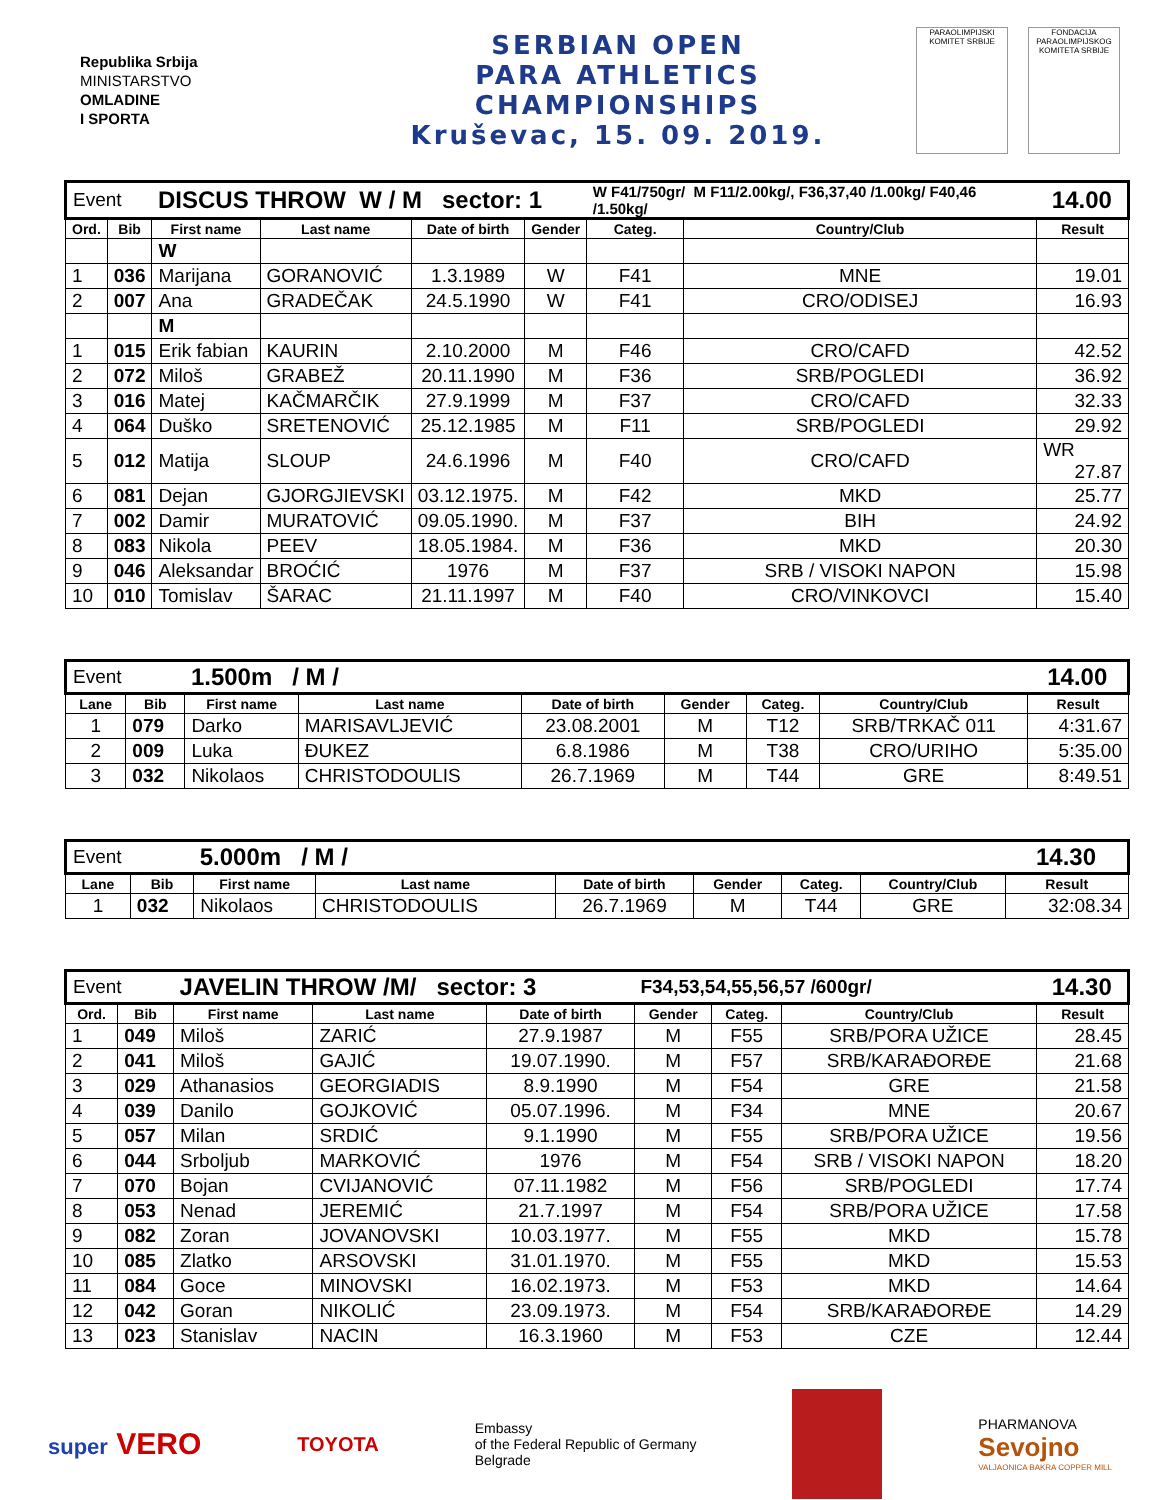Republika Srbija
MINISTARSTVO
OMLADINE
I SPORTA
SERBIAN OPEN
PARA ATHLETICS
CHAMPIONSHIPS
Kruševac, 15. 09. 2019.
PARAOLIMPIJSKI KOMITET SRBIJE
FONDACIJA PARAOLIMPIJSKOG KOMITETA SRBIJE
| Event | | DISCUS THROW W / M sector: 1 | | | | W F41/750gr/ M F11/2.00kg/, F36,37,40 /1.00kg/ F40,46 /1.50kg/ | | | 14.00 |
| Ord. | Bib | First name | Last name | Date of birth | Gender | Categ. | Country/Club | Result | |
| | | W | | | | | | | |
| 1 | 036 | Marijana | GORANOVIĆ | 1.3.1989 | W | F41 | MNE | 19.01 | |
| 2 | 007 | Ana | GRADEČAK | 24.5.1990 | W | F41 | CRO/ODISEJ | 16.93 | |
| | | M | | | | | | | |
| 1 | 015 | Erik fabian | KAURIN | 2.10.2000 | M | F46 | CRO/CAFD | 42.52 | |
| 2 | 072 | Miloš | GRABEŽ | 20.11.1990 | M | F36 | SRB/POGLEDI | 36.92 | |
| 3 | 016 | Matej | KAČMARČIK | 27.9.1999 | M | F37 | CRO/CAFD | 32.33 | |
| 4 | 064 | Duško | SRETENOVIĆ | 25.12.1985 | M | F11 | SRB/POGLEDI | 29.92 | |
| 5 | 012 | Matija | SLOUP | 24.6.1996 | M | F40 | CRO/CAFD | WR 27.87 | |
| 6 | 081 | Dejan | GJORGJIEVSKI | 03.12.1975. | M | F42 | MKD | 25.77 | |
| 7 | 002 | Damir | MURATOVIĆ | 09.05.1990. | M | F37 | BIH | 24.92 | |
| 8 | 083 | Nikola | PEEV | 18.05.1984. | M | F36 | MKD | 20.30 | |
| 9 | 046 | Aleksandar | BROĆIĆ | 1976 | M | F37 | SRB / VISOKI NAPON | 15.98 | |
| 10 | 010 | Tomislav | ŠARAC | 21.11.1997 | M | F40 | CRO/VINKOVCI | 15.40 | |
| Event | | 1.500m / M / | | | | | | 14.00 |
| Lane | Bib | First name | Last name | Date of birth | Gender | Categ. | Country/Club | Result |
| 1 | 079 | Darko | MARISAVLJEVIĆ | 23.08.2001 | M | T12 | SRB/TRKAČ 011 | 4:31.67 |
| 2 | 009 | Luka | ĐUKEZ | 6.8.1986 | M | T38 | CRO/URIHO | 5:35.00 |
| 3 | 032 | Nikolaos | CHRISTODOULIS | 26.7.1969 | M | T44 | GRE | 8:49.51 |
| Event | | 5.000m / M / | | | | | | 14.30 |
| Lane | Bib | First name | Last name | Date of birth | Gender | Categ. | Country/Club | Result |
| 1 | 032 | Nikolaos | CHRISTODOULIS | 26.7.1969 | M | T44 | GRE | 32:08.34 |
| Event | | JAVELIN THROW /M/ sector: 3 | | | F34,53,54,55,56,57 /600gr/ | | | 14.30 |
| Ord. | Bib | First name | Last name | Date of birth | Gender | Categ. | Country/Club | Result |
| 1 | 049 | Miloš | ZARIĆ | 27.9.1987 | M | F55 | SRB/PORA UŽICE | 28.45 |
| 2 | 041 | Miloš | GAJIĆ | 19.07.1990. | M | F57 | SRB/KARAĐORĐE | 21.68 |
| 3 | 029 | Athanasios | GEORGIADIS | 8.9.1990 | M | F54 | GRE | 21.58 |
| 4 | 039 | Danilo | GOJKOVIĆ | 05.07.1996. | M | F34 | MNE | 20.67 |
| 5 | 057 | Milan | SRDIĆ | 9.1.1990 | M | F55 | SRB/PORA UŽICE | 19.56 |
| 6 | 044 | Srboljub | MARKOVIĆ | 1976 | M | F54 | SRB / VISOKI NAPON | 18.20 |
| 7 | 070 | Bojan | CVIJANOVIĆ | 07.11.1982 | M | F56 | SRB/POGLEDI | 17.74 |
| 8 | 053 | Nenad | JEREMIĆ | 21.7.1997 | M | F54 | SRB/PORA UŽICE | 17.58 |
| 9 | 082 | Zoran | JOVANOVSKI | 10.03.1977. | M | F55 | MKD | 15.78 |
| 10 | 085 | Zlatko | ARSOVSKI | 31.01.1970. | M | F55 | MKD | 15.53 |
| 11 | 084 | Goce | MINOVSKI | 16.02.1973. | M | F53 | MKD | 14.64 |
| 12 | 042 | Goran | NIKOLIĆ | 23.09.1973. | M | F54 | SRB/KARAĐORĐE | 14.29 |
| 13 | 023 | Stanislav | NACIN | 16.3.1960 | M | F53 | CZE | 12.44 |
super VERO
TOYOTA
Embassy
of the Federal Republic of Germany
Belgrade
PHARMANOVA
Sevojno
VALJAONICA BAKRA COPPER MILL